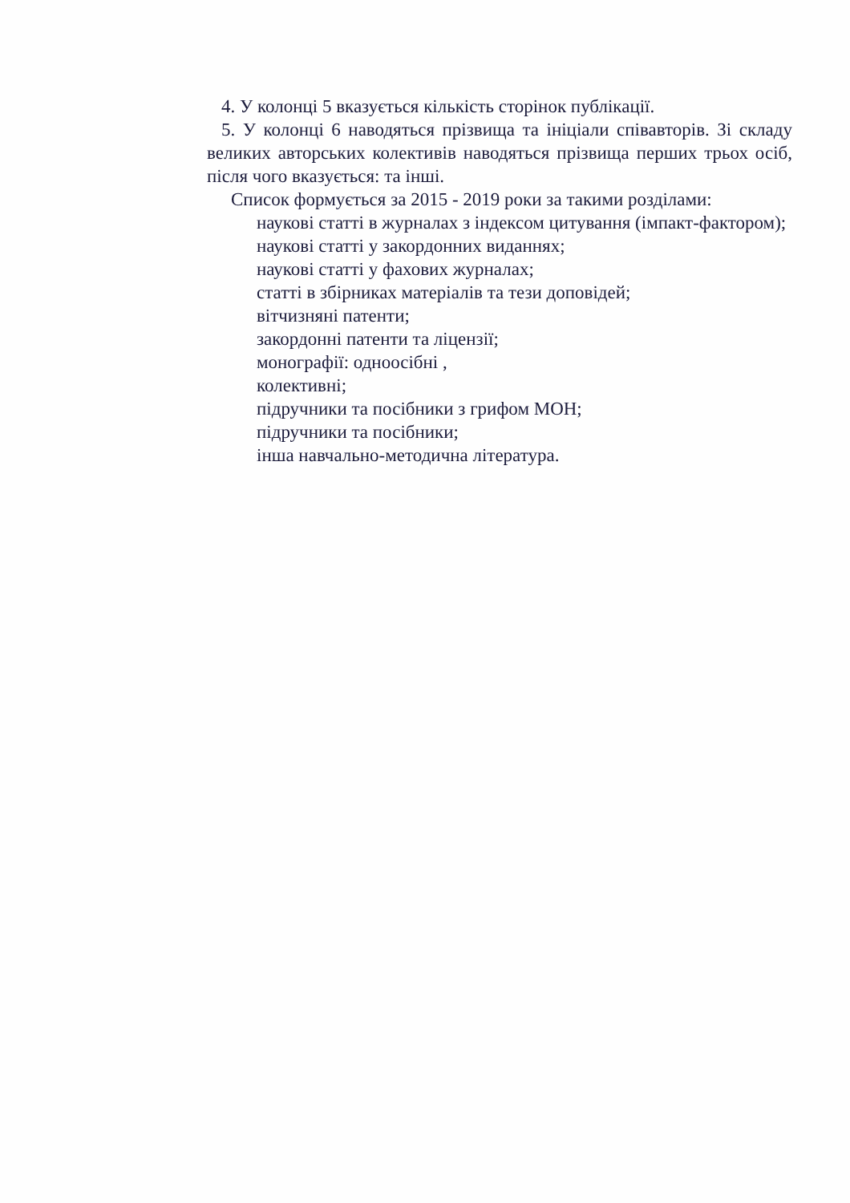4. У колонці 5 вказується кількість сторінок публікації.
5. У колонці 6 наводяться прізвища та ініціали співавторів. Зі складу великих авторських колективів наводяться прізвища перших трьох осіб, після чого вказується: та інші.
Список формується за 2015 - 2019 роки за такими розділами:
наукові статті в журналах з індексом цитування (імпакт-фактором);
наукові статті у закордонних виданнях;
наукові статті у фахових журналах;
статті в збірниках матеріалів та тези доповідей;
вітчизняні патенти;
закордонні патенти та ліцензії;
монографії: одноосібні ,
колективні;
підручники та посібники з грифом МОН;
підручники та посібники;
інша навчально-методична література.